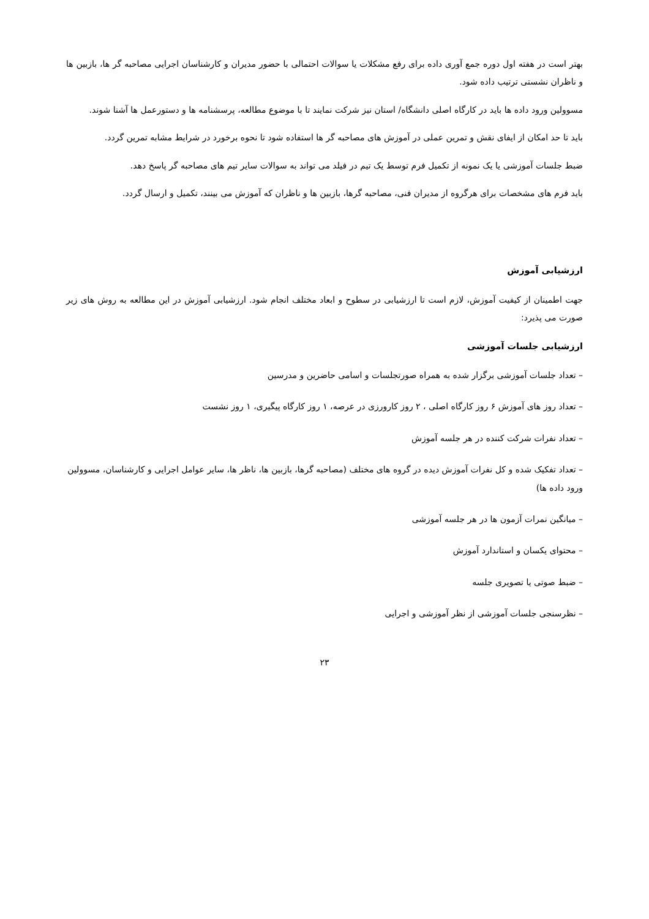بهتر است در هفته اول دوره جمع آوری داده برای رفع مشکلات یا سوالات احتمالی با حضور مدیران و کارشناسان اجرایی مصاحبه گر ها، بازبین ها و ناظران نشستی ترتیب داده شود.
مسوولین ورود داده ها باید در کارگاه اصلی دانشگاه/ استان نیز شرکت نمایند تا با موضوع مطالعه، پرسشنامه ها و دستورعمل ها آشنا شوند.
باید تا حد امکان از ایفای نقش و تمرین عملی در آموزش های مصاحبه گر ها استفاده شود تا نحوه برخورد در شرایط مشابه تمرین گردد.
ضبط جلسات آموزشی یا یک نمونه از تکمیل فرم توسط یک تیم در فیلد می تواند به سوالات سایر تیم های مصاحبه گر پاسخ دهد.
باید فرم های مشخصات برای هرگروه از مدیران فنی، مصاحبه گرها، بازبین ها و ناظران که آموزش می بینند، تکمیل و ارسال گردد.
ارزشیابی آموزش
جهت اطمینان از کیفیت آموزش، لازم است تا ارزشیابی در سطوح و ابعاد مختلف انجام شود. ارزشیابی آموزش در این مطالعه به روش های زیر صورت می پذیرد:
ارزشیابی جلسات آموزشی
– تعداد جلسات آموزشی برگزار شده به همراه صورتجلسات و اسامی حاضرین و مدرسین
– تعداد روز های آموزش ۶ روز کارگاه اصلی ، ۲ روز کارورزی در عرصه، ۱ روز کارگاه پیگیری، ۱ روز نشست
– تعداد نفرات شرکت کننده در هر جلسه آموزش
– تعداد تفکیک شده و کل نفرات آموزش دیده در گروه های مختلف (مصاحبه گرها، بازبین ها، ناظر ها، سایر عوامل اجرایی و کارشناسان، مسوولین ورود داده ها)
– میانگین نمرات آزمون ها در هر جلسه آموزشی
– محتوای یکسان و استاندارد آموزش
– ضبط صوتی یا تصویری جلسه
– نظرسنجی جلسات آموزشی از نظر آموزشی و اجرایی
۲۳